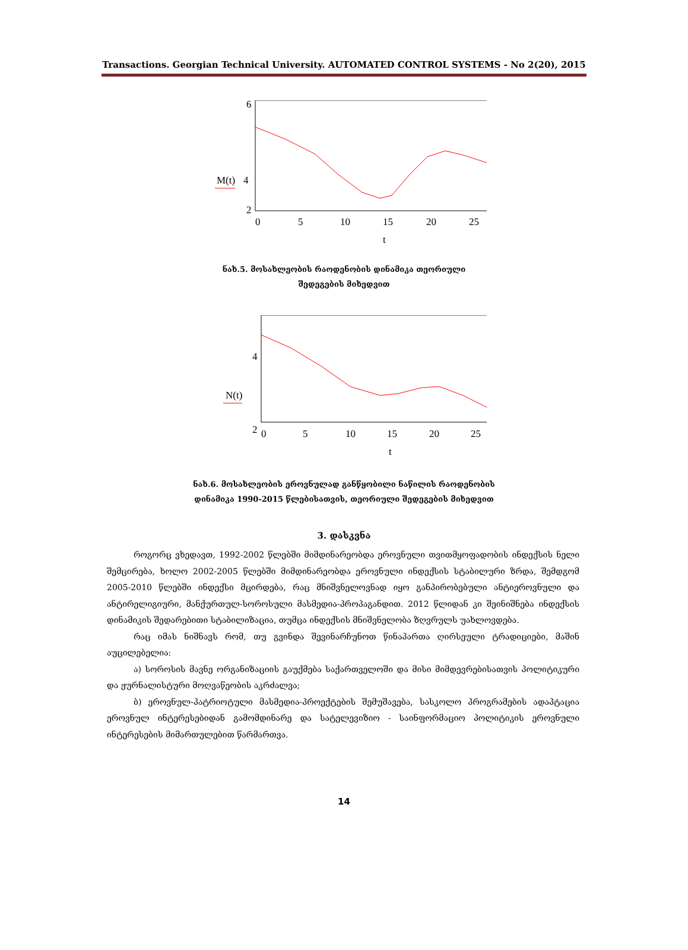Transactions. Georgian Technical University. AUTOMATED CONTROL SYSTEMS - No 2(20), 2015
6
2
M(t)
4
0
5
10
15
20
25
t
ნახ.5. მოსახლეობის რაოდენობის დინამიკა თეორიული
შედეგების მიხედვით
4
2
N(t)
0
5
10
15
20
25
t
ნახ.6. მოსახლეობის ეროვნულად განწყობილი ნაწილის რაოდენობის
დინამიკა 1990-2015 წლებისათვის, თეორიული შედეგების მიხედვით
3. დასკვნა
როგორც ვხედავთ, 1992-2002 წლებში მიმდინარეობდა ეროვნული თვითმყოფადობის ინდექსის ნელი შემცირება, ხოლო 2002-2005 წლებში მიმდინარეობდა ეროვნული ინდექსის სტაბილური ზრდა, შემდგომ 2005-2010 წლებში ინდექსი მცირდება, რაც მნიშვნელოვნად იყო განპირობებული ანტიეროვნული და ანტირელიგიური, მანქურთულ-სოროსული მასმედია-პროპაგანდით. 2012 წლიდან კი შეინიშნება ინდექსის დინამიკის შედარებითი სტაბილიზაცია, თუმცა ინდექსის მნიშვნელობა ზღვრულს უახლოვდება.
რაც იმას ნიშნავს რომ, თუ გვინდა შევინარჩუნოთ წინაპართა ღირსეული ტრადიციები, მაშინ აუცილებელია:
ა) სოროსის მავნე ორგანიზაციის გაუქმება საქართველოში და მისი მიმდევრებისათვის პოლიტიკური და ჟურნალისტური მოღვაწეობის აკრძალვა;
ბ) ეროვნულ-პატრიოტული მასმედია-პროექტების შემუშავება, სასკოლო პროგრამების ადაპტაცია ეროვნულ ინტერესებიდან გამომდინარე და სატელევიზიო - საინფორმაციო პოლიტიკის ეროვნული ინტერესების მიმართულებით წარმართვა.
14